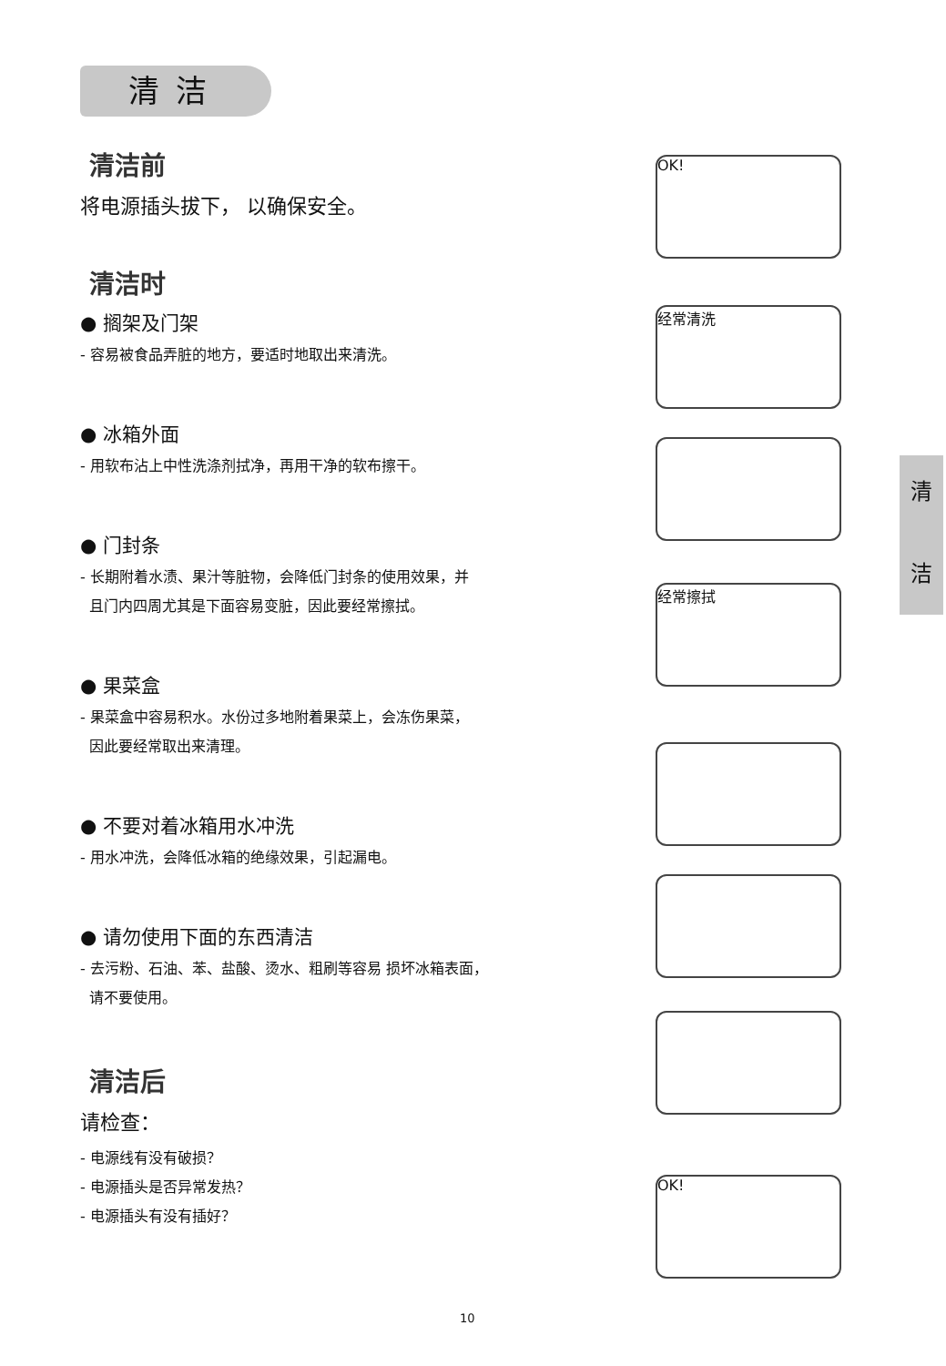清洁
清
洁
清洁前
将电源插头拔下， 以确保安全。
清洁时
● 搁架及门架
- 容易被食品弄脏的地方，要适时地取出来清洗。
● 冰箱外面
- 用软布沾上中性洗涤剂拭净，再用干净的软布擦干。
● 门封条
- 长期附着水渍、果汁等脏物，会降低门封条的使用效果，并
且门内四周尤其是下面容易变脏，因此要经常擦拭。
● 果菜盒
- 果菜盒中容易积水。水份过多地附着果菜上，会冻伤果菜，
因此要经常取出来清理。
● 不要对着冰箱用水冲洗
- 用水冲洗，会降低冰箱的绝缘效果，引起漏电。
● 请勿使用下面的东西清洁
- 去污粉、石油、苯、盐酸、烫水、粗刷等容易 损坏冰箱表面，
请不要使用。
清洁后
请检查：
- 电源线有没有破损？
- 电源插头是否异常发热？
- 电源插头有没有插好？
OK!
经常清洗
经常擦拭
OK!
10